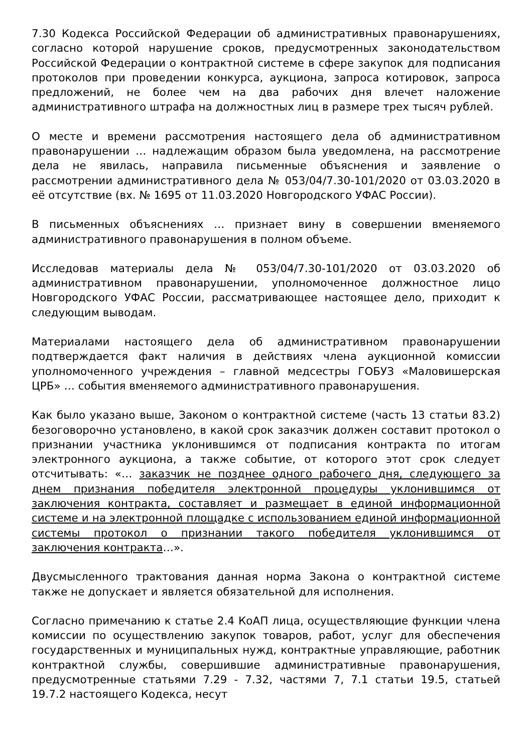7.30 Кодекса Российской Федерации об административных правонарушениях, согласно которой нарушение сроков, предусмотренных законодательством Российской Федерации о контрактной системе в сфере закупок для подписания протоколов при проведении конкурса, аукциона, запроса котировок, запроса предложений, не более чем на два рабочих дня влечет наложение административного штрафа на должностных лиц в размере трех тысяч рублей.
О месте и времени рассмотрения настоящего дела об административном правонарушении … надлежащим образом была уведомлена, на рассмотрение дела не явилась, направила письменные объяснения и заявление о рассмотрении административного дела № 053/04/7.30-101/2020 от 03.03.2020 в её отсутствие (вх. № 1695 от 11.03.2020 Новгородского УФАС России).
В письменных объяснениях … признает вину в совершении вменяемого административного правонарушения в полном объеме.
Исследовав материалы дела № 053/04/7.30-101/2020 от 03.03.2020 об административном правонарушении, уполномоченное должностное лицо Новгородского УФАС России, рассматривающее настоящее дело, приходит к следующим выводам.
Материалами настоящего дела об административном правонарушении подтверждается факт наличия в действиях члена аукционной комиссии уполномоченного учреждения – главной медсестры ГОБУЗ «Маловишерская ЦРБ» … события вменяемого административного правонарушения.
Как было указано выше, Законом о контрактной системе (часть 13 статьи 83.2) безоговорочно установлено, в какой срок заказчик должен составит протокол о признании участника уклонившимся от подписания контракта по итогам электронного аукциона, а также событие, от которого этот срок следует отсчитывать: «… заказчик не позднее одного рабочего дня, следующего за днем признания победителя электронной процедуры уклонившимся от заключения контракта, составляет и размещает в единой информационной системе и на электронной площадке с использованием единой информационной системы протокол о признании такого победителя уклонившимся от заключения контракта…».
Двусмысленного трактования данная норма Закона о контрактной системе также не допускает и является обязательной для исполнения.
Согласно примечанию к статье 2.4 КоАП лица, осуществляющие функции члена комиссии по осуществлению закупок товаров, работ, услуг для обеспечения государственных и муниципальных нужд, контрактные управляющие, работник контрактной службы, совершившие административные правонарушения, предусмотренные статьями 7.29 - 7.32, частями 7, 7.1 статьи 19.5, статьей 19.7.2 настоящего Кодекса, несут